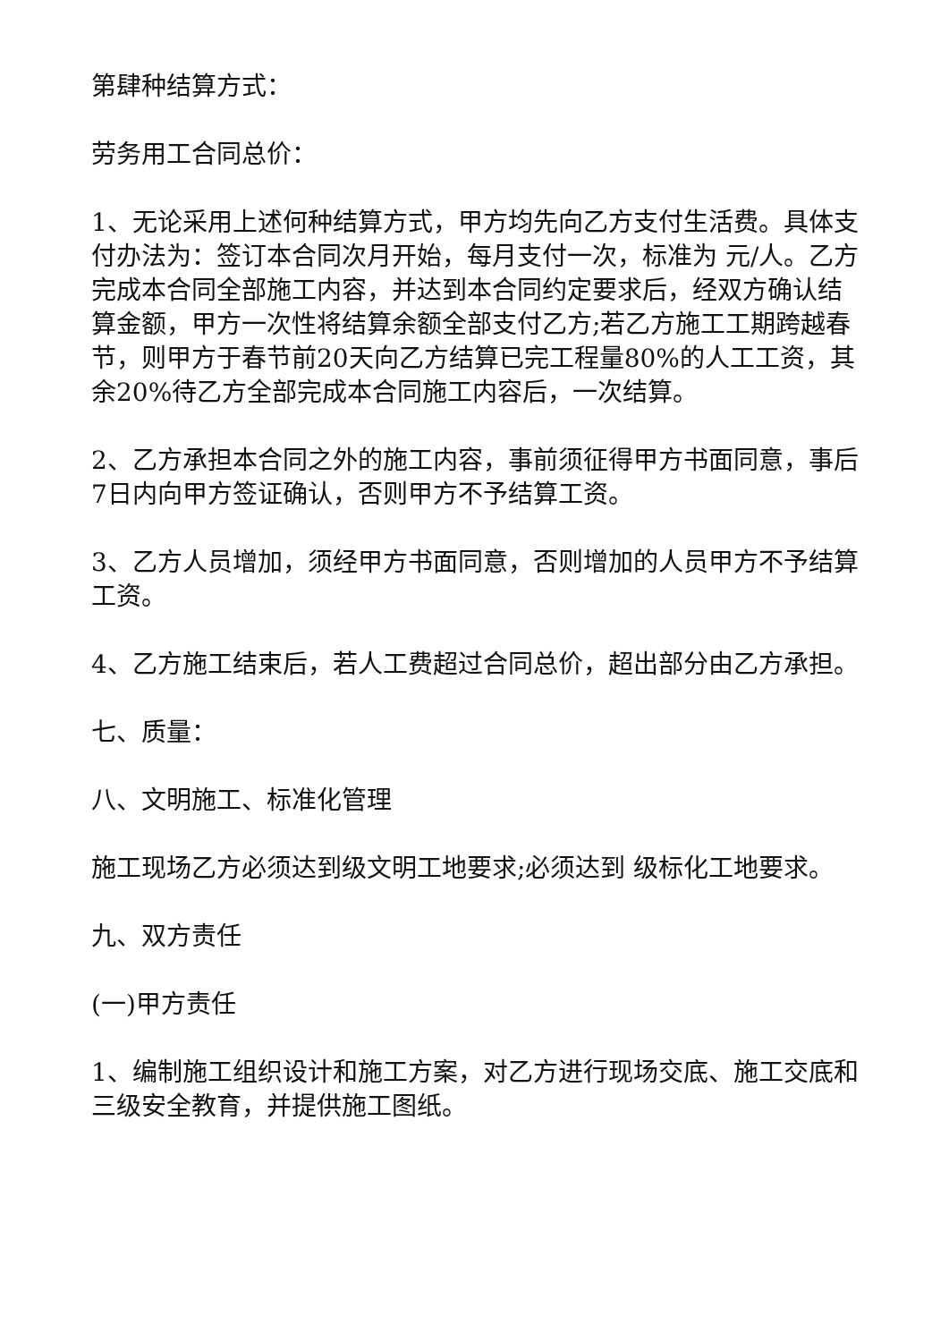第肆种结算方式：
劳务用工合同总价：
1、无论采用上述何种结算方式，甲方均先向乙方支付生活费。具体支付办法为：签订本合同次月开始，每月支付一次，标准为 元/人。乙方完成本合同全部施工内容，并达到本合同约定要求后，经双方确认结算金额，甲方一次性将结算余额全部支付乙方;若乙方施工工期跨越春节，则甲方于春节前20天向乙方结算已完工程量80%的人工工资，其余20%待乙方全部完成本合同施工内容后，一次结算。
2、乙方承担本合同之外的施工内容，事前须征得甲方书面同意，事后7日内向甲方签证确认，否则甲方不予结算工资。
3、乙方人员增加，须经甲方书面同意，否则增加的人员甲方不予结算工资。
4、乙方施工结束后，若人工费超过合同总价，超出部分由乙方承担。
七、质量：
八、文明施工、标准化管理
施工现场乙方必须达到级文明工地要求;必须达到 级标化工地要求。
九、双方责任
(一)甲方责任
1、编制施工组织设计和施工方案，对乙方进行现场交底、施工交底和三级安全教育，并提供施工图纸。